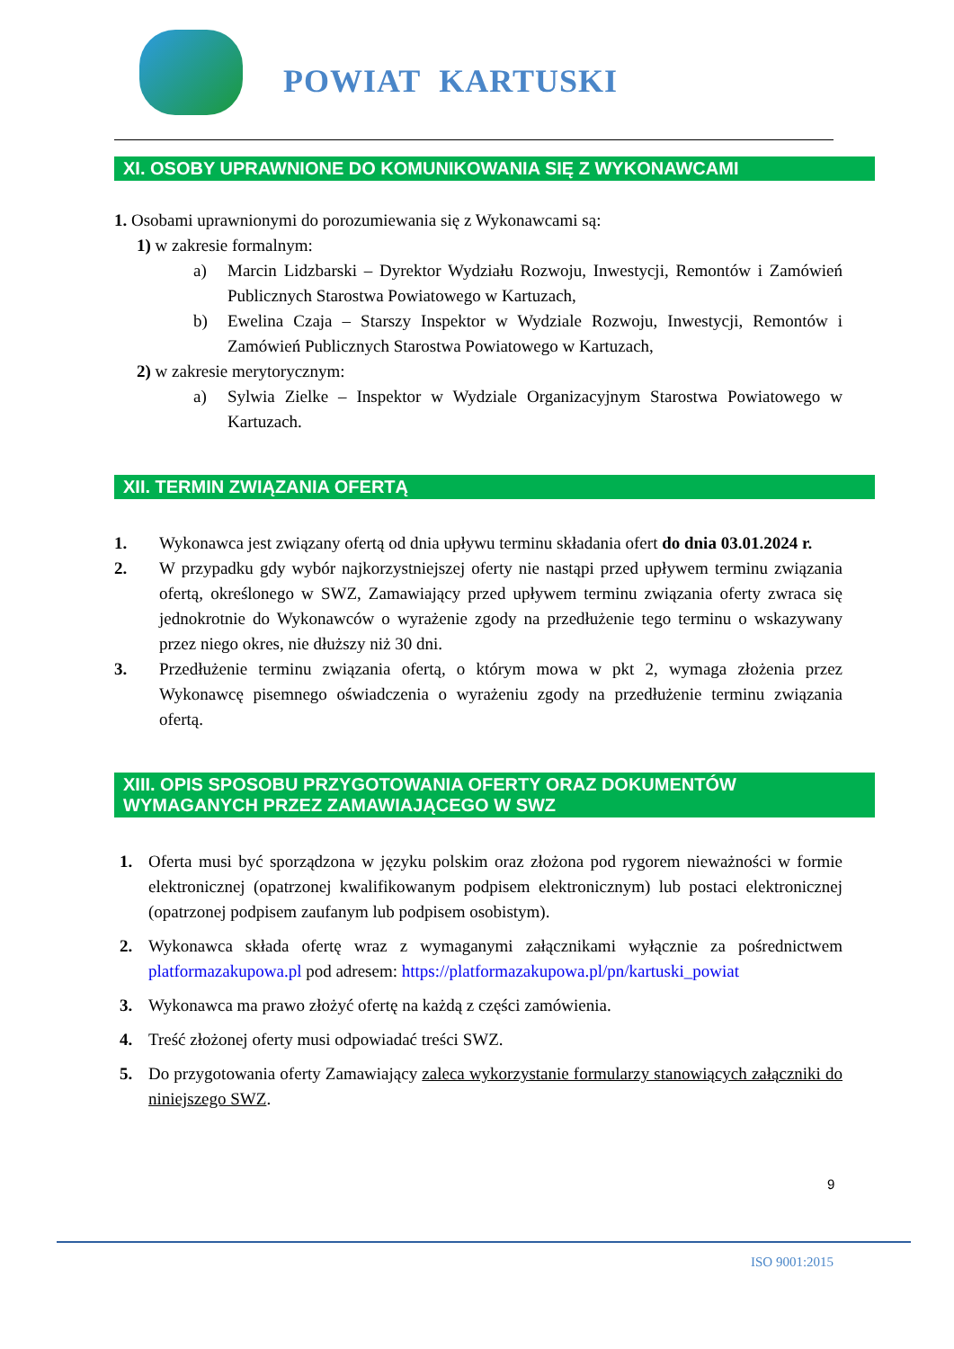POWIAT KARTUSKI
XI. OSOBY UPRAWNIONE DO KOMUNIKOWANIA SIĘ Z WYKONAWCAMI
1. Osobami uprawnionymi do porozumiewania się z Wykonawcami są:
1) w zakresie formalnym:
a) Marcin Lidzbarski – Dyrektor Wydziału Rozwoju, Inwestycji, Remontów i Zamówień Publicznych Starostwa Powiatowego w Kartuzach,
b) Ewelina Czaja – Starszy Inspektor w Wydziale Rozwoju, Inwestycji, Remontów i Zamówień Publicznych Starostwa Powiatowego w Kartuzach,
2) w zakresie merytorycznym:
a) Sylwia Zielke – Inspektor w Wydziale Organizacyjnym Starostwa Powiatowego w Kartuzach.
XII. TERMIN ZWIĄZANIA OFERTĄ
1. Wykonawca jest związany ofertą od dnia upływu terminu składania ofert do dnia 03.01.2024 r.
2. W przypadku gdy wybór najkorzystniejszej oferty nie nastąpi przed upływem terminu związania ofertą, określonego w SWZ, Zamawiający przed upływem terminu związania oferty zwraca się jednokrotnie do Wykonawców o wyrażenie zgody na przedłużenie tego terminu o wskazywany przez niego okres, nie dłuższy niż 30 dni.
3. Przedłużenie terminu związania ofertą, o którym mowa w pkt 2, wymaga złożenia przez Wykonawcę pisemnego oświadczenia o wyrażeniu zgody na przedłużenie terminu związania ofertą.
XIII. OPIS SPOSOBU PRZYGOTOWANIA OFERTY ORAZ DOKUMENTÓW WYMAGANYCH PRZEZ ZAMAWIAJĄCEGO W SWZ
1. Oferta musi być sporządzona w języku polskim oraz złożona pod rygorem nieważności w formie elektronicznej (opatrzonej kwalifikowanym podpisem elektronicznym) lub postaci elektronicznej (opatrzonej podpisem zaufanym lub podpisem osobistym).
2. Wykonawca składa ofertę wraz z wymaganymi załącznikami wyłącznie za pośrednictwem platformazakupowa.pl pod adresem: https://platformazakupowa.pl/pn/kartuski_powiat
3. Wykonawca ma prawo złożyć ofertę na każdą z części zamówienia.
4. Treść złożonej oferty musi odpowiadać treści SWZ.
5. Do przygotowania oferty Zamawiający zaleca wykorzystanie formularzy stanowiących załączniki do niniejszego SWZ.
9
ISO 9001:2015